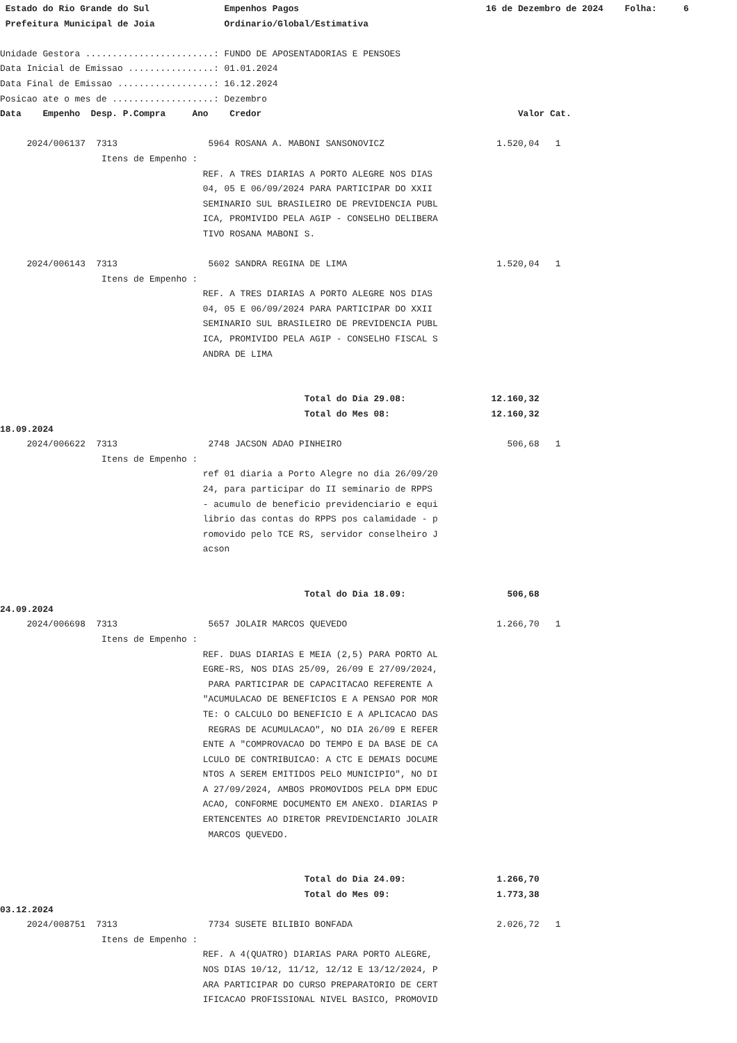Estado do Rio Grande do Sul Empenhos Pagos 16 de Dezembro de 2024 Folha: 6 Prefeitura Municipal de Joia Ordinario/Global/Estimativa Unidade Gestora ........................: FUNDO DE APOSENTADORIAS E PENSOES Data Inicial de Emissao ................: 01.01.2024 Data Final de Emissao ..................: 16.12.2024 Posicao ate o mes de ...................: Dezembro Data Empenho Desp. P.Compra Ano Credor Valor Cat. 2024/006137 7313 5964 ROSANA A. MABONI SANSONOVICZ 1.520,04 1 Itens de Empenho : REF. A TRES DIARIAS A PORTO ALEGRE NOS DIAS 04, 05 E 06/09/2024 PARA PARTICIPAR DO XXII SEMINARIO SUL BRASILEIRO DE PREVIDENCIA PUBL ICA, PROMIVIDO PELA AGIP - CONSELHO DELIBERA TIVO ROSANA MABONI S. 2024/006143 7313 5602 SANDRA REGINA DE LIMA 1.520,04 1 Itens de Empenho : REF. A TRES DIARIAS A PORTO ALEGRE NOS DIAS 04, 05 E 06/09/2024 PARA PARTICIPAR DO XXII SEMINARIO SUL BRASILEIRO DE PREVIDENCIA PUBL ICA, PROMIVIDO PELA AGIP - CONSELHO FISCAL S ANDRA DE LIMA Total do Dia 29.08: 12.160,32 Total do Mes 08: 12.160,32 18.09.2024 2024/006622 7313 2748 JACSON ADAO PINHEIRO 506,68 1 Itens de Empenho : ref 01 diaria a Porto Alegre no dia 26/09/20 24, para participar do II seminario de RPPS - acumulo de beneficio previdenciario e equi librio das contas do RPPS pos calamidade - p romovido pelo TCE RS, servidor conselheiro J acson Total do Dia 18.09: 506,68 24.09.2024 2024/006698 7313 5657 JOLAIR MARCOS QUEVEDO 1.266,70 1 Itens de Empenho : REF. DUAS DIARIAS E MEIA (2,5) PARA PORTO AL EGRE-RS, NOS DIAS 25/09, 26/09 E 27/09/2024, PARA PARTICIPAR DE CAPACITACAO REFERENTE A "ACUMULACAO DE BENEFICIOS E A PENSAO POR MOR TE: O CALCULO DO BENEFICIO E A APLICACAO DAS REGRAS DE ACUMULACAO", NO DIA 26/09 E REFER ENTE A "COMPROVACAO DO TEMPO E DA BASE DE CA LCULO DE CONTRIBUICAO: A CTC E DEMAIS DOCUME NTOS A SEREM EMITIDOS PELO MUNICIPIO", NO DI A 27/09/2024, AMBOS PROMOVIDOS PELA DPM EDUC ACAO, CONFORME DOCUMENTO EM ANEXO. DIARIAS P ERTENCENTES AO DIRETOR PREVIDENCIARIO JOLAIR MARCOS QUEVEDO. Total do Dia 24.09: 1.266,70 Total do Mes 09: 1.773,38 03.12.2024 2024/008751 7313 7734 SUSETE BILIBIO BONFADA 2.026,72 1 Itens de Empenho : REF. A 4(QUATRO) DIARIAS PARA PORTO ALEGRE, NOS DIAS 10/12, 11/12, 12/12 E 13/12/2024, P ARA PARTICIPAR DO CURSO PREPARATORIO DE CERT IFICACAO PROFISSIONAL NIVEL BASICO, PROMOVID